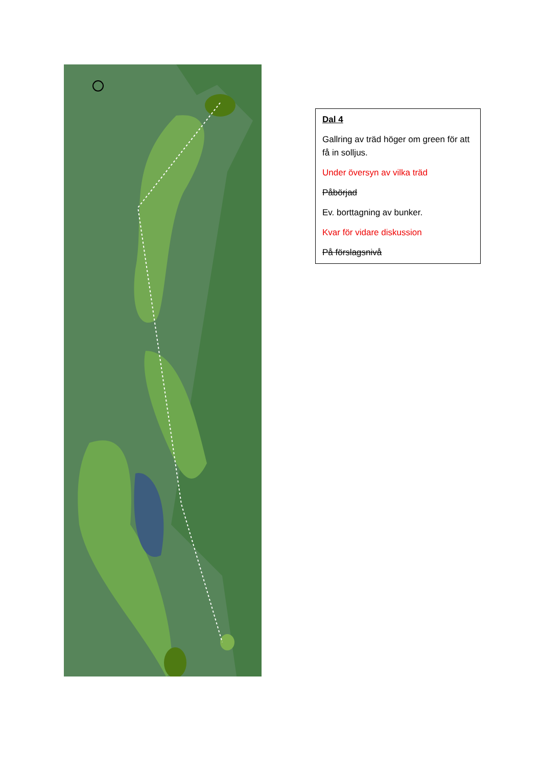Dal 4
Gallring av träd höger om green för att få in solljus.
Under översyn av vilka träd
Påbörjad
Ev. borttagning av bunker.
Kvar för vidare diskussion
På förslagsnivå